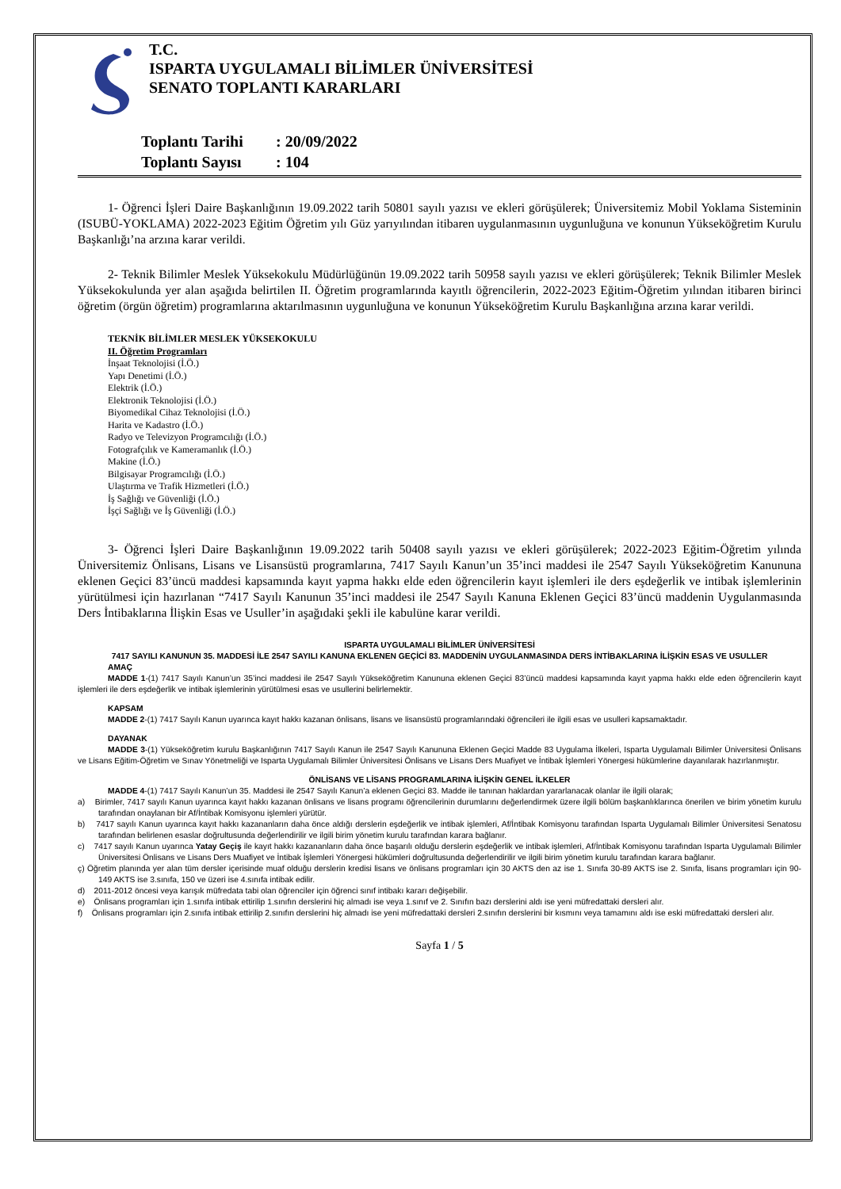T.C.
ISPARTA UYGULAMALI BİLİMLER ÜNİVERSİTESİ
SENATO TOPLANTI KARARLARI
Toplantı Tarihi: 20/09/2022
Toplantı Sayısı: 104
1- Öğrenci İşleri Daire Başkanlığının 19.09.2022 tarih 50801 sayılı yazısı ve ekleri görüşülerek; Üniversitemiz Mobil Yoklama Sisteminin (ISUBÜ-YOKLAMA) 2022-2023 Eğitim Öğretim yılı Güz yarıyılından itibaren uygulanmasının uygunluğuna ve konunun Yükseköğretim Kurulu Başkanlığı’na arzına karar verildi.
2- Teknik Bilimler Meslek Yüksekokulu Müdürlüğünün 19.09.2022 tarih 50958 sayılı yazısı ve ekleri görüşülerek; Teknik Bilimler Meslek Yüksekokulunda yer alan aşağıda belirtilen II. Öğretim programlarında kayıtlı öğrencilerin, 2022-2023 Eğitim-Öğretim yılından itibaren birinci öğretim (örgün öğretim) programlarına aktarılmasının uygunluğuna ve konunun Yükseköğretim Kurulu Başkanlığına arzına karar verildi.
TEKNİK BİLİMLER MESLEK YÜKSEKOKULU
II. Öğretim Programları
İnşaat Teknolojisi (İ.Ö.)
Yapı Denetimi (İ.Ö.)
Elektrik (İ.Ö.)
Elektronik Teknolojisi (İ.Ö.)
Biyomedikal Cihaz Teknolojisi (İ.Ö.)
Harita ve Kadastro (İ.Ö.)
Radyo ve Televizyon Programcılığı (İ.Ö.)
Fotografçılık ve Kameramanlık (İ.Ö.)
Makine (İ.Ö.)
Bilgisayar Programcılığı (İ.Ö.)
Ulaştırma ve Trafik Hizmetleri (İ.Ö.)
İş Sağlığı ve Güvenliği (İ.Ö.)
İşçi Sağlığı ve İş Güvenliği (İ.Ö.)
3- Öğrenci İşleri Daire Başkanlığının 19.09.2022 tarih 50408 sayılı yazısı ve ekleri görüşülerek; 2022-2023 Eğitim-Öğretim yılında Üniversitemiz Önlisans, Lisans ve Lisansüstü programlarına, 7417 Sayılı Kanun’un 35’inci maddesi ile 2547 Sayılı Yükseköğretim Kanununa eklenen Geçici 83’üncü maddesi kapsamında kayıt yapma hakkı elde eden öğrencilerin kayıt işlemleri ile ders eşdeğerlik ve intibak işlemlerinin yürütülmesi için hazırlanan “7417 Sayılı Kanunun 35’inci maddesi ile 2547 Sayılı Kanuna Eklenen Geçici 83’üncü maddenin Uygulanmasında Ders İntibaklarına İlişkin Esas ve Usuller’in aşağıdaki şekli ile kabulüne karar verildi.
ISPARTA UYGULAMALI BİLİMLER ÜNİVERSİTESİ
7417 SAYILI KANUNUN 35. MADDESİ İLE 2547 SAYILI KANUNA EKLENEN GEÇİCİ 83. MADDENİN UYGULANMASINDA DERS İNTİBAKLARINA İLİŞKİN ESAS VE USULLER
AMAÇ
MADDE 1-(1) 7417 Sayılı Kanun’un 35’inci maddesi ile 2547 Sayılı Yükseköğretim Kanununa eklenen Geçici 83’üncü maddesi kapsamında kayıt yapma hakkı elde eden öğrencilerin kayıt işlemleri ile ders eşdeğerlik ve intibak işlemlerinin yürütülmesi esas ve usullerini belirlemektir.
KAPSAM
MADDE 2-(1) 7417 Sayılı Kanun uyarınca kayıt hakkı kazanan önlisans, lisans ve lisansüstü programlarındaki öğrencileri ile ilgili esas ve usulleri kapsamaktadır.
DAYANAK
MADDE 3-(1) Yükseköğretim kurulu Başkanlığının 7417 Sayılı Kanun ile 2547 Sayılı Kanununa Eklenen Geçici Madde 83 Uygulama İlkeleri, Isparta Uygulamalı Bilimler Üniversitesi Önlisans ve Lisans Eğitim-Öğretim ve Sınav Yönetmeliği ve Isparta Uygulamalı Bilimler Üniversitesi Önlisans ve Lisans Ders Muafiyet ve İntibak İşlemleri Yönergesi hükümlerine dayanılarak hazırlanmıştır.
ÖNLİSANS VE LİSANS PROGRAMLARINA İLİŞKİN GENEL İLKELER
MADDE 4-(1) 7417 Sayılı Kanun’un 35. Maddesi ile 2547 Sayılı Kanun’a eklenen Geçici 83. Madde ile tanınan haklardan yararlanacak olanlar ile ilgili olarak;
a) Birimler, 7417 sayılı Kanun uyarınca kayıt hakkı kazanan önlisans ve lisans programı öğrencilerinin durumlarını değerlendirmek üzere ilgili bölüm başkanlıklarınca önerilen ve birim yönetim kurulu tarafından onaylanan bir Af/İntibak Komisyonu işlemleri yürütür.
b) 7417 sayılı Kanun uyarınca kayıt hakkı kazananların daha önce aldığı derslerin eşdeğerlik ve intibak işlemleri, Af/İntibak Komisyonu tarafından Isparta Uygulamalı Bilimler Üniversitesi Senatosu tarafından belirlenen esaslar doğrultusunda değerlendirilir ve ilgili birim yönetim kurulu tarafından karara bağlanır.
c) 7417 sayılı Kanun uyarınca Yatay Geçiş ile kayıt hakkı kazananların daha önce başarılı olduğu derslerin eşdeğerlik ve intibak işlemleri, Af/İntibak Komisyonu tarafından Isparta Uygulamalı Bilimler Üniversitesi Önlisans ve Lisans Ders Muafiyet ve İntibak İşlemleri Yönergesi hükümleri doğrultusunda değerlendirilir ve ilgili birim yönetim kurulu tarafından karara bağlanır.
ç) Öğretim planında yer alan tüm dersler içerisinde muaf olduğu derslerin kredisi lisans ve önlisans programları için 30 AKTS den az ise 1. Sınıfa 30-89 AKTS ise 2. Sınıfa, lisans programları için 90-149 AKTS ise 3.sınıfa, 150 ve üzeri ise 4.sınıfa intibak edilir.
d) 2011-2012 öncesi veya karışık müfredata tabi olan öğrenciler için öğrenci sınıf intibakı kararı değişebilir.
e) Önlisans programları için 1.sınıfa intibak ettirilip 1.sınıfın derslerini hiç almadı ise veya 1.sınıf ve 2. Sınıfın bazı derslerini aldı ise yeni müfredattaki dersleri alır.
f) Önlisans programları için 2.sınıfa intibak ettirilip 2.sınıfın derslerini hiç almadı ise yeni müfredattaki dersleri 2.sınıfın derslerini bir kısmını veya tamamını aldı ise eski müfredattaki dersleri alır.
Sayfa 1 / 5